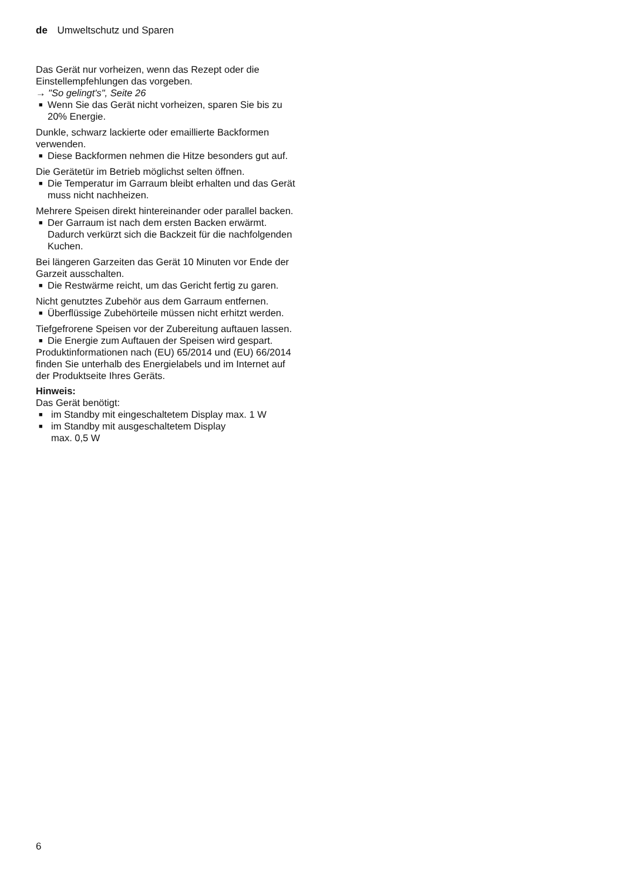de Umweltschutz und Sparen
Das Gerät nur vorheizen, wenn das Rezept oder die Einstellempfehlungen das vorgeben.
→ "So gelingt's", Seite 26
■ Wenn Sie das Gerät nicht vorheizen, sparen Sie bis zu 20% Energie.
Dunkle, schwarz lackierte oder emaillierte Backformen verwenden.
■ Diese Backformen nehmen die Hitze besonders gut auf.
Die Gerätetür im Betrieb möglichst selten öffnen.
■ Die Temperatur im Garraum bleibt erhalten und das Gerät muss nicht nachheizen.
Mehrere Speisen direkt hintereinander oder parallel backen.
■ Der Garraum ist nach dem ersten Backen erwärmt. Dadurch verkürzt sich die Backzeit für die nachfolgenden Kuchen.
Bei längeren Garzeiten das Gerät 10 Minuten vor Ende der Garzeit ausschalten.
■ Die Restwärme reicht, um das Gericht fertig zu garen.
Nicht genutztes Zubehör aus dem Garraum entfernen.
■ Überflüssige Zubehörteile müssen nicht erhitzt werden.
Tiefgefrorene Speisen vor der Zubereitung auftauen lassen.
■ Die Energie zum Auftauen der Speisen wird gespart.
Produktinformationen nach (EU) 65/2014 und (EU) 66/2014 finden Sie unterhalb des Energielabels und im Internet auf der Produktseite Ihres Geräts.
Hinweis:
Das Gerät benötigt:
■ im Standby mit eingeschaltetem Display max. 1 W
■ im Standby mit ausgeschaltetem Display
max. 0,5 W
6